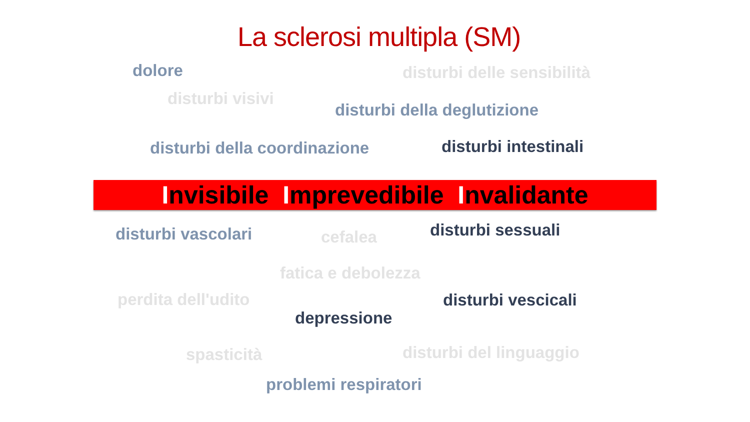La sclerosi multipla (SM)
dolore disturbi delle sensibilità
disturbi visivi
disturbi della deglutizione
disturbi della coordinazione disturbi intestinali
Invisibile Imprevedibile Invalidante
disturbi vascolari cefalea disturbi sessuali
fatica e debolezza
perdita dell'udito disturbi vescicali
depressione
spasticità disturbi del linguaggio
problemi respiratori